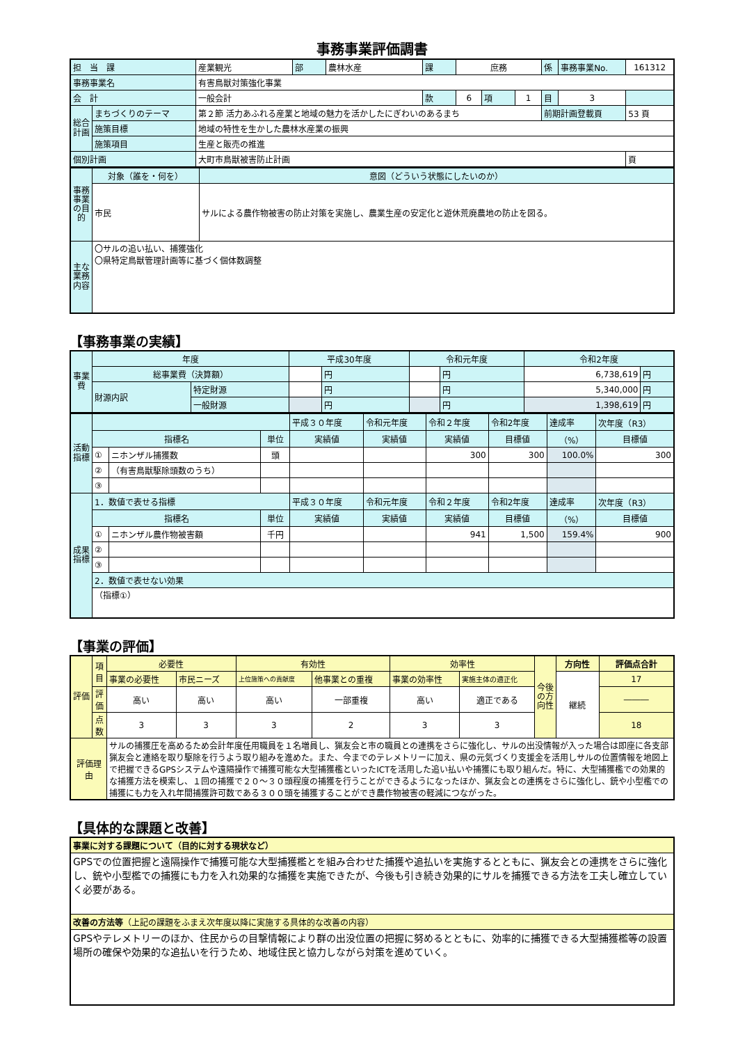事務事業評価調書
| 担 当 課 | | 産業観光 | 部 | 農林水産 | 課 | 庶務 | | | 係 | 事務事業No. | 161312 |
| 事務事業名 | | 有害鳥獣対策強化事業 | | | | | | | | | |
| 会 計 | | 一般会計 | | | 款 | 6 | 項 | 1 | 目 | 3 | |
| 総合計画 | まちづくりのテーマ | 第２節 活力あふれる産業と地域の魅力を活かしたにぎわいのあるまち | | | | | | | 前期計画登載頁 | | 53 頁 |
| | 施策目標 | 地域の特性を生かした農林水産業の振興 | | | | | | | | | |
| | 施策項目 | 生産と販売の推進 | | | | | | | | | |
| 個別計画 | | 大町市鳥獣被害防止計画 | | | | | | | | | 頁 |
| 事務事業の目的 | 対象（誰を・何を） | 意図（どういう状態にしたいのか） |
| | 市民 | サルによる農作物被害の防止対策を実施し、農業生産の安定化と遊休荒廃農地の防止を図る。 |
| 主な業務内容 | 〇サルの追い払い、捕獲強化 〇県特定鳥獣管理計画等に基づく個体数調整 | |
【事務事業の実績】
| 事業費 | 年度 | | 平成30年度 | | 令和元年度 | | 令和2年度 | |
| | 総事業費（決算額） | | | 円 | | 円 | 6,738,619 | 円 |
| | 財源内訳 | 特定財源 | | 円 | | 円 | 5,340,000 | 円 |
| | | 一般財源 | | 円 | | 円 | 1,398,619 | 円 |
| 活動指標 | | | | 平成３０年度 | 令和元年度 | 令和２年度 | 令和2年度 | 達成率 | 次年度（R3） |
| | 指標名 | | 単位 | 実績値 | 実績値 | 実績値 | 目標値 | （%） | 目標値 |
| | ① | ニホンザル捕獲数 | 頭 | | | 300 | 300 | 100.0% | 300 |
| | ② | （有害鳥獣駆除頭数のうち） | | | | | | | |
| | ③ | | | | | | | | |
| 成果指標 | 1．数値で表せる指標 | | | 平成３０年度 | 令和元年度 | 令和２年度 | 令和2年度 | 達成率 | 次年度（R3） |
| | 指標名 | | 単位 | 実績値 | 実績値 | 実績値 | 目標値 | （%） | 目標値 |
| | ① | ニホンザル農作物被害額 | 千円 | | | 941 | 1,500 | 159.4% | 900 |
| | ② | | | | | | | | |
| | ③ | | | | | | | | |
| | 2．数値で表せない効果 | | | | | | | | |
| | （指標①） | | | | | | | | |
【事業の評価】
| 評価 | 項目 | 必要性 | | 有効性 | | 効率性 | | 今後の方向性 | 方向性 | 評価点合計 |
| | | 事業の必要性 | 市民ニーズ | 上位施策への貢献度 | 他事業との重複 | 事業の効率性 | 実施主体の適正化 | | 継続 | 17 |
| | 評価 | 高い | 高い | 高い | 一部重複 | 高い | 適正である | | | ――― |
| | 点数 | 3 | 3 | 3 | 2 | 3 | 3 | | | 18 |
| 評価理由 | | サルの捕獲圧を高めるため会計年度任用職員を１名増員し、猟友会と市の職員との連携をさらに強化し、サルの出没情報が入った場合は即座に各支部猟友会と連絡を取り駆除を行うよう取り組みを進めた。また、今までのテレメトリーに加え、県の元気づくり支援金を活用しサルの位置情報を地図上で把握できるGPSシステムや遠隔操作で捕獲可能な大型捕獲檻といったICTを活用した追い払いや捕獲にも取り組んだ。特に、大型捕獲檻での効果的な捕獲方法を模索し、１回の捕獲で２０～３０頭程度の捕獲を行うことができるようになったほか、猟友会との連携をさらに強化し、銃や小型檻での捕獲にも力を入れ年間捕獲許可数である３００頭を捕獲することができ農作物被害の軽減につながった。 | | | | | | | | |
【具体的な課題と改善】
| 事業に対する課題について（目的に対する現状など） |
| GPSでの位置把握と遠隔操作で捕獲可能な大型捕獲檻とを組み合わせた捕獲や追払いを実施するとともに、猟友会との連携をさらに強化し、銃や小型檻での捕獲にも力を入れ効果的な捕獲を実施できたが、今後も引き続き効果的にサルを捕獲できる方法を工夫し確立していく必要がある。 |
| 改善の方法等 （上記の課題をふまえ次年度以降に実施する具体的な改善の内容） |
| GPSやテレメトリーのほか、住民からの目撃情報により群の出没位置の把握に努めるとともに、効率的に捕獲できる大型捕獲檻等の設置場所の確保や効果的な追払いを行うため、地域住民と協力しながら対策を進めていく。 |